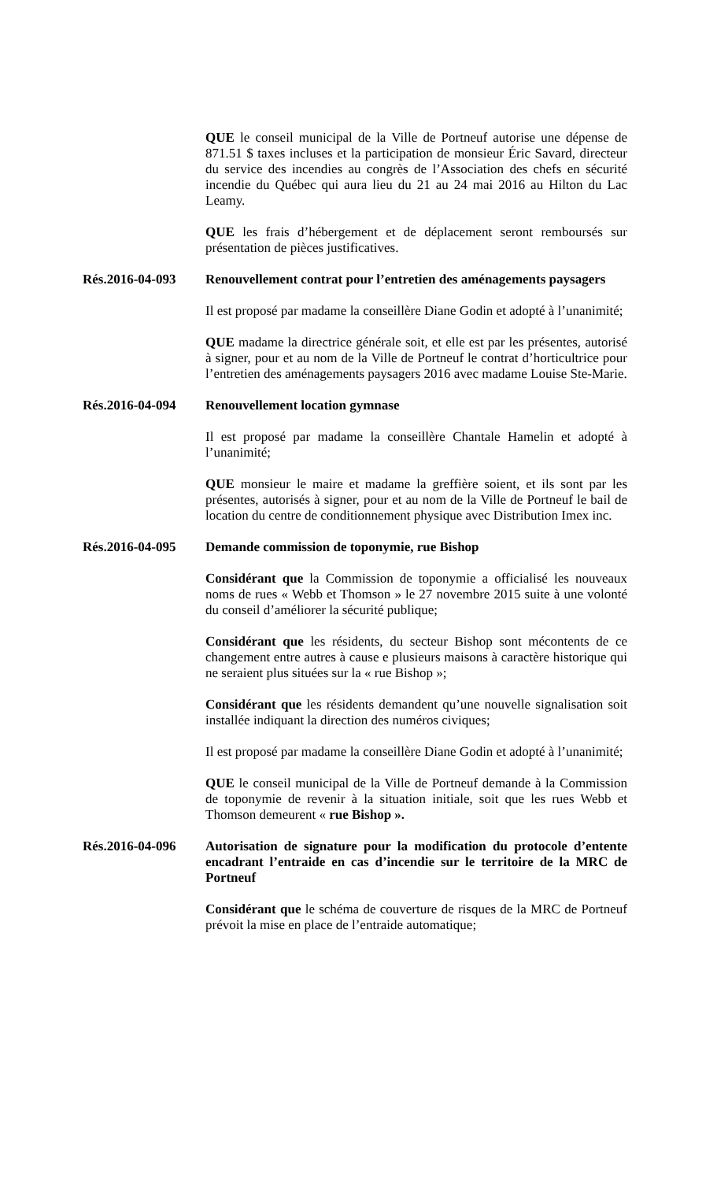QUE le conseil municipal de la Ville de Portneuf autorise une dépense de 871.51 $ taxes incluses et la participation de monsieur Éric Savard, directeur du service des incendies au congrès de l’Association des chefs en sécurité incendie du Québec qui aura lieu du 21 au 24 mai 2016 au Hilton du Lac Leamy.
QUE les frais d’hébergement et de déplacement seront remboursés sur présentation de pièces justificatives.
Rés.2016-04-093 Renouvellement contrat pour l’entretien des aménagements paysagers
Il est proposé par madame la conseillère Diane Godin et adopté à l’unanimité;
QUE madame la directrice générale soit, et elle est par les présentes, autorisé à signer, pour et au nom de la Ville de Portneuf le contrat d’horticultrice pour l’entretien des aménagements paysagers 2016 avec madame Louise Ste-Marie.
Rés.2016-04-094 Renouvellement location gymnase
Il est proposé par madame la conseillère Chantale Hamelin et adopté à l’unanimité;
QUE monsieur le maire et madame la greffière soient, et ils sont par les présentes, autorisés à signer, pour et au nom de la Ville de Portneuf le bail de location du centre de conditionnement physique avec Distribution Imex inc.
Rés.2016-04-095 Demande commission de toponymie, rue Bishop
Considérant que la Commission de toponymie a officialisé les nouveaux noms de rues « Webb et Thomson » le 27 novembre 2015 suite à une volonté du conseil d’améliorer la sécurité publique;
Considérant que les résidents, du secteur Bishop sont mécontents de ce changement entre autres à cause e plusieurs maisons à caractère historique qui ne seraient plus situées sur la « rue Bishop »;
Considérant que les résidents demandent qu’une nouvelle signalisation soit installée indiquant la direction des numéros civiques;
Il est proposé par madame la conseillère Diane Godin et adopté à l’unanimité;
QUE le conseil municipal de la Ville de Portneuf demande à la Commission de toponymie de revenir à la situation initiale, soit que les rues Webb et Thomson demeurent « rue Bishop ».
Rés.2016-04-096 Autorisation de signature pour la modification du protocole d’entente encadrant l’entraide en cas d’incendie sur le territoire de la MRC de Portneuf
Considérant que le schéma de couverture de risques de la MRC de Portneuf prévoit la mise en place de l’entraide automatique;